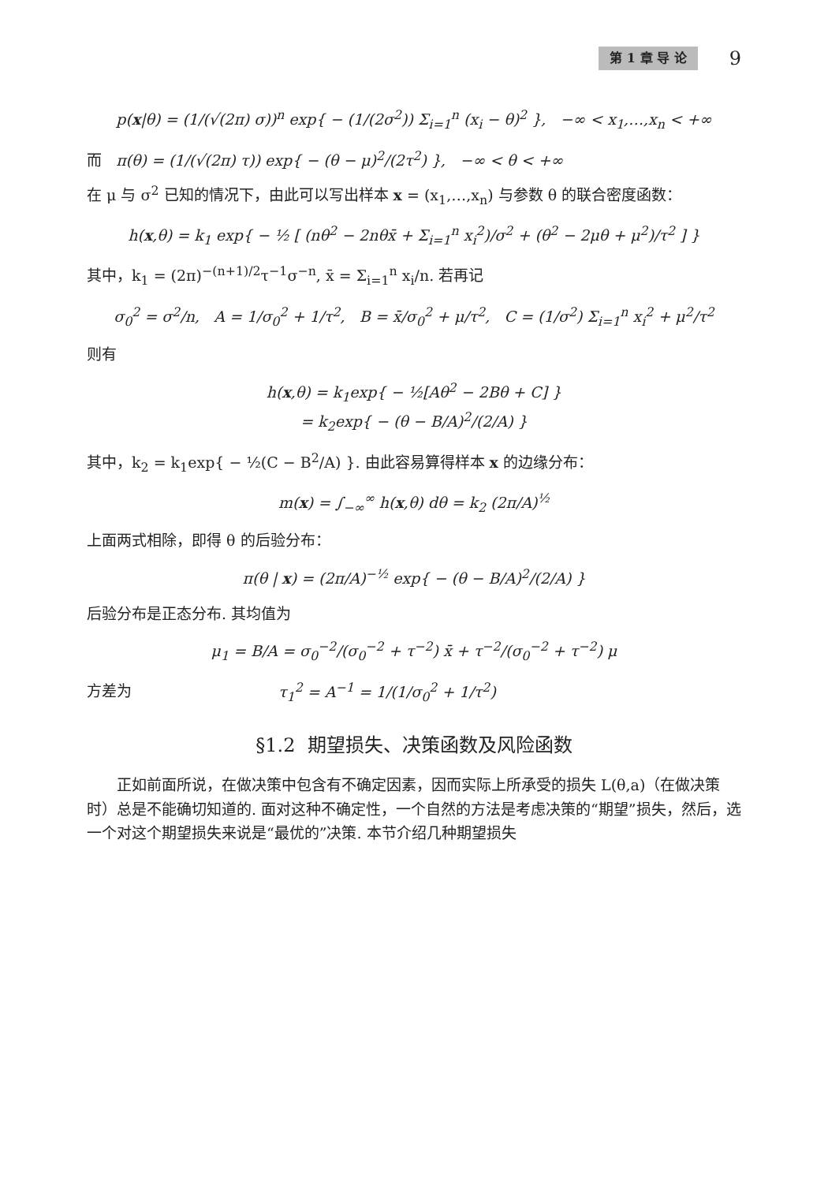第 1 章 导 论 9
p(x|θ) = (1/(√(2π) σ))<sup>n</sup> exp{ − (1/(2σ<sup>2</sup>)) Σ<sub>i=1</sub><sup>n</sup> (x<sub>i</sub> − θ)<sup>2</sup> }, −∞ < x<sub>1</sub>,…,x<sub>n</sub> < +∞
而 π(θ) = (1/(√(2π) τ)) exp{ − (θ − μ)<sup>2</sup>/(2τ<sup>2</sup>) }, −∞ < θ < +∞
在 μ 与 σ<sup>2</sup> 已知的情况下，由此可以写出样本 x = (x<sub>1</sub>,…,x<sub>n</sub>) 与参数 θ 的联合密度函数：
h(x,θ) = k<sub>1</sub> exp{ − ½ [ (nθ<sup>2</sup> − 2nθx̄ + Σ<sub>i=1</sub><sup>n</sup> x<sub>i</sub><sup>2</sup>)/σ<sup>2</sup> + (θ<sup>2</sup> − 2μθ + μ<sup>2</sup>)/τ<sup>2</sup> ] }
其中，k<sub>1</sub> = (2π)<sup>−(n+1)/2</sup>τ<sup>−1</sup>σ<sup>−n</sup>, x̄ = Σ<sub>i=1</sub><sup>n</sup> x<sub>i</sub>/n. 若再记
σ<sub>0</sub><sup>2</sup> = σ<sup>2</sup>/n, A = 1/σ<sub>0</sub><sup>2</sup> + 1/τ<sup>2</sup>, B = x̄/σ<sub>0</sub><sup>2</sup> + μ/τ<sup>2</sup>, C = (1/σ<sup>2</sup>) Σ<sub>i=1</sub><sup>n</sup> x<sub>i</sub><sup>2</sup> + μ<sup>2</sup>/τ<sup>2</sup>
则有
h(x,θ) = k<sub>1</sub>exp{ − ½[Aθ<sup>2</sup> − 2Bθ + C] }
= k<sub>2</sub>exp{ − (θ − B/A)<sup>2</sup>/(2/A) }
其中，k<sub>2</sub> = k<sub>1</sub>exp{ − ½(C − B<sup>2</sup>/A) }. 由此容易算得样本 x 的边缘分布：
m(x) = ∫<sub>−∞</sub><sup>∞</sup> h(x,θ) dθ = k<sub>2</sub> (2π/A)<sup>½</sup>
上面两式相除，即得 θ 的后验分布：
π(θ | x) = (2π/A)<sup>−½</sup> exp{ − (θ − B/A)<sup>2</sup>/(2/A) }
后验分布是正态分布. 其均值为
μ<sub>1</sub> = B/A = σ<sub>0</sub><sup>−2</sup>/(σ<sub>0</sub><sup>−2</sup> + τ<sup>−2</sup>) x̄ + τ<sup>−2</sup>/(σ<sub>0</sub><sup>−2</sup> + τ<sup>−2</sup>) μ
方差为 τ<sub>1</sub><sup>2</sup> = A<sup>−1</sup> = 1/(1/σ<sub>0</sub><sup>2</sup> + 1/τ<sup>2</sup>)
§1.2 期望损失、决策函数及风险函数
正如前面所说，在做决策中包含有不确定因素，因而实际上所承受的损失 L(θ,a)（在做决策时）总是不能确切知道的. 面对这种不确定性，一个自然的方法是考虑决策的“期望”损失，然后，选一个对这个期望损失来说是“最优的”决策. 本节介绍几种期望损失